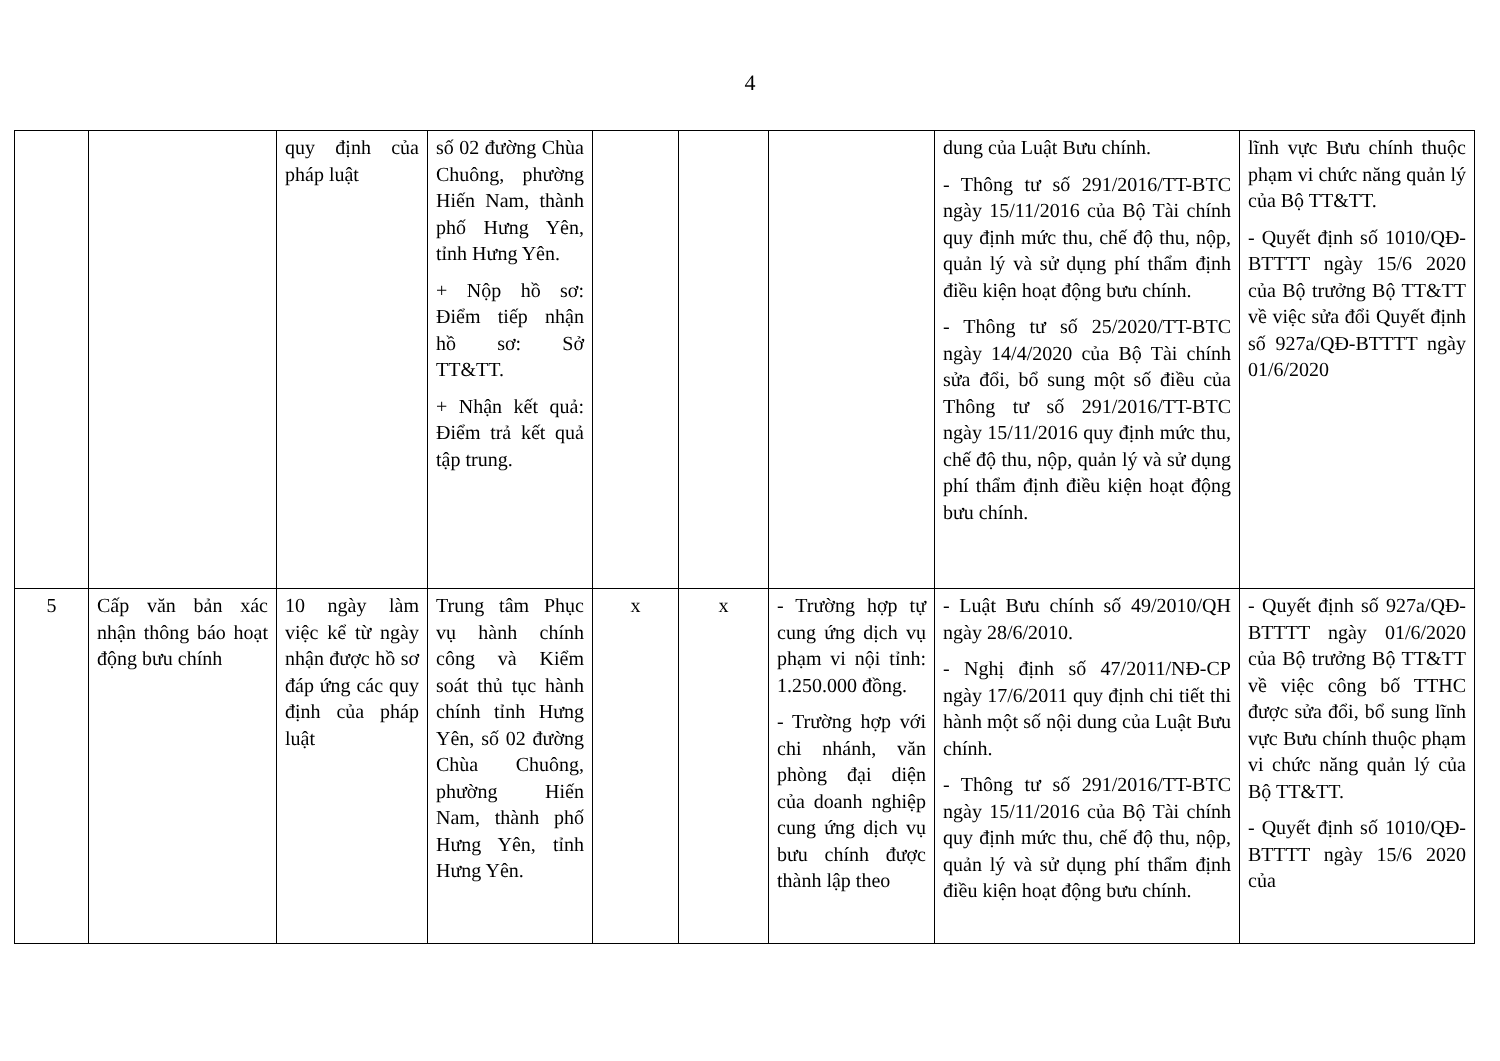4
| | | quy định của pháp luật | số 02 đường Chùa Chuông, phường Hiến Nam, thành phố Hưng Yên, tỉnh Hưng Yên. + Nộp hồ sơ: Điểm tiếp nhận hồ sơ: Sở TT&TT. + Nhận kết quả: Điểm trả kết quả tập trung. | | | | dung của Luật Bưu chính. - Thông tư số 291/2016/TT-BTC ngày 15/11/2016 của Bộ Tài chính quy định mức thu, chế độ thu, nộp, quản lý và sử dụng phí thẩm định điều kiện hoạt động bưu chính. - Thông tư số 25/2020/TT-BTC ngày 14/4/2020 của Bộ Tài chính sửa đổi, bổ sung một số điều của Thông tư số 291/2016/TT-BTC ngày 15/11/2016 quy định mức thu, chế độ thu, nộp, quản lý và sử dụng phí thẩm định điều kiện hoạt động bưu chính. | lĩnh vực Bưu chính thuộc phạm vi chức năng quản lý của Bộ TT&TT. - Quyết định số 1010/QĐ-BTTTT ngày 15/6 2020 của Bộ trưởng Bộ TT&TT về việc sửa đổi Quyết định số 927a/QĐ-BTTTT ngày 01/6/2020 |
| 5 | Cấp văn bản xác nhận thông báo hoạt động bưu chính | 10 ngày làm việc kể từ ngày nhận được hồ sơ đáp ứng các quy định của pháp luật | Trung tâm Phục vụ hành chính công và Kiểm soát thủ tục hành chính tỉnh Hưng Yên, số 02 đường Chùa Chuông, phường Hiến Nam, thành phố Hưng Yên, tỉnh Hưng Yên. | x | x | - Trường hợp tự cung ứng dịch vụ phạm vi nội tỉnh: 1.250.000 đồng. - Trường hợp với chi nhánh, văn phòng đại diện của doanh nghiệp cung ứng dịch vụ bưu chính được thành lập theo | - Luật Bưu chính số 49/2010/QH ngày 28/6/2010. - Nghị định số 47/2011/NĐ-CP ngày 17/6/2011 quy định chi tiết thi hành một số nội dung của Luật Bưu chính. - Thông tư số 291/2016/TT-BTC ngày 15/11/2016 của Bộ Tài chính quy định mức thu, chế độ thu, nộp, quản lý và sử dụng phí thẩm định điều kiện hoạt động bưu chính. | - Quyết định số 927a/QĐ-BTTTT ngày 01/6/2020 của Bộ trưởng Bộ TT&TT về việc công bố TTHC được sửa đổi, bổ sung lĩnh vực Bưu chính thuộc phạm vi chức năng quản lý của Bộ TT&TT. - Quyết định số 1010/QĐ-BTTTT ngày 15/6 2020 của |